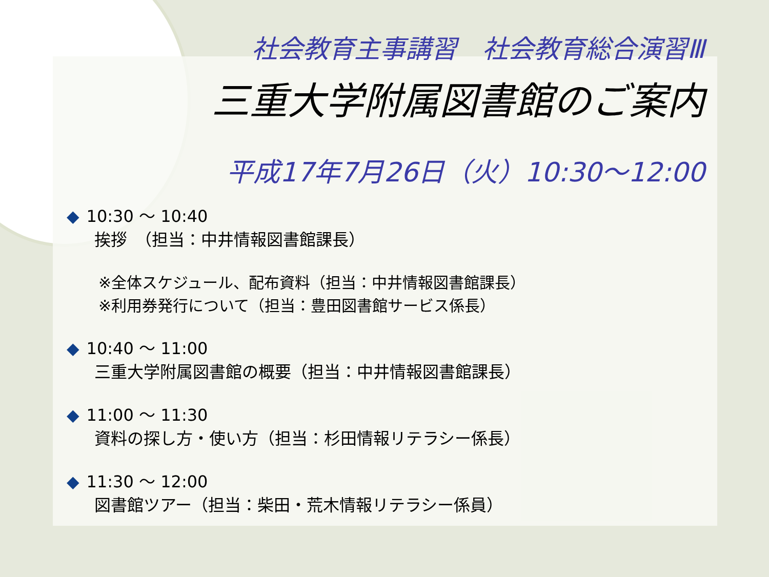社会教育主事講習　社会教育総合演習Ⅲ
三重大学附属図書館のご案内
平成17年7月26日（火）10:30～12:00
◆ 10:30 ～ 10:40
挨拶　（担当：中井情報図書館課長）
※全体スケジュール、配布資料（担当：中井情報図書館課長）
※利用券発行について（担当：豊田図書館サービス係長）
◆ 10:40 ～ 11:00
三重大学附属図書館の概要（担当：中井情報図書館課長）
◆ 11:00 ～ 11:30
資料の探し方・使い方（担当：杉田情報リテラシー係長）
◆ 11:30 ～ 12:00
図書館ツアー（担当：柴田・荒木情報リテラシー係員）